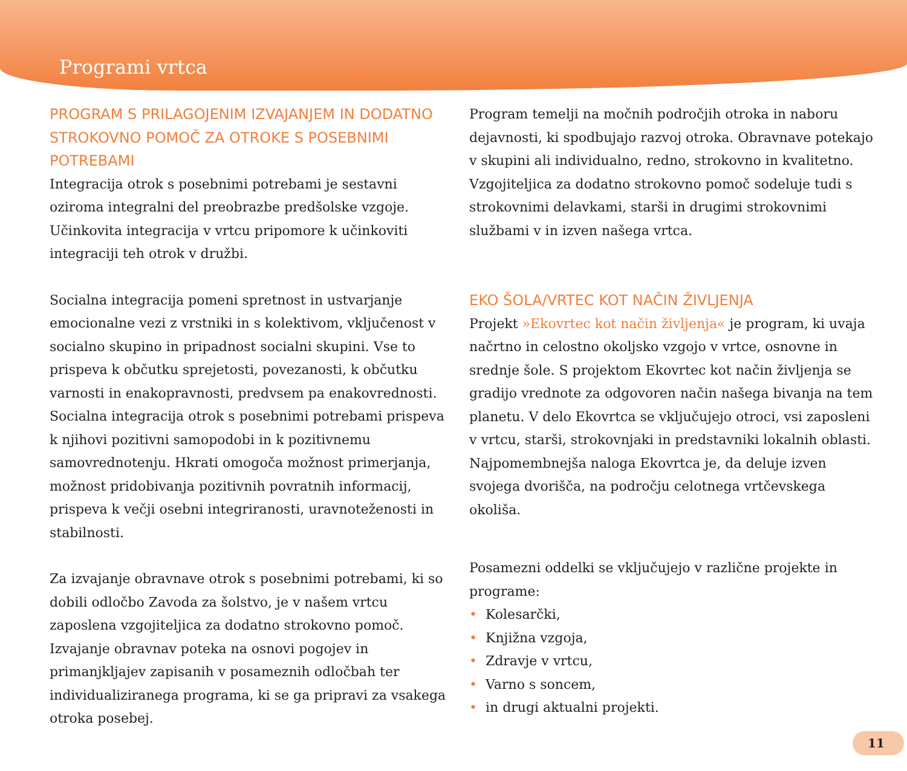Programi vrtca
PROGRAM S PRILAGOJENIM IZVAJANJEM IN DODATNO STROKOVNO POMOČ ZA OTROKE S POSEBNIMI POTREBAMI
Integracija otrok s posebnimi potrebami je sestavni oziroma integralni del preobrazbe predšolske vzgoje. Učinkovita integracija v vrtcu pripomore k učinkoviti integraciji teh otrok v družbi.
Socialna integracija pomeni spretnost in ustvarjanje emocionalne vezi z vrstniki in s kolektivom, vključenost v socialno skupino in pripadnost socialni skupini. Vse to prispeva k občutku sprejetosti, povezanosti, k občutku varnosti in enakopravnosti, predvsem pa enakovrednosti. Socialna integracija otrok s posebnimi potrebami prispeva k njihovi pozitivni samopodobi in k pozitivnemu samovrednotenju. Hkrati omogoča možnost primerjanja, možnost pridobivanja pozitivnih povratnih informacij, prispeva k večji osebni integriranosti, uravnoteženosti in stabilnosti.
Za izvajanje obravnave otrok s posebnimi potrebami, ki so dobili odločbo Zavoda za šolstvo, je v našem vrtcu zaposlena vzgojiteljica za dodatno strokovno pomoč. Izvajanje obravnav poteka na osnovi pogojev in primanjkljajev zapisanih v posameznih odločbah ter individualiziranega programa, ki se ga pripravi za vsakega otroka posebej.
Program temelji na močnih področjih otroka in naboru dejavnosti, ki spodbujajo razvoj otroka. Obravnave potekajo v skupini ali individualno, redno, strokovno in kvalitetno. Vzgojiteljica za dodatno strokovno pomoč sodeluje tudi s strokovnimi delavkami, starši in drugimi strokovnimi službami v in izven našega vrtca.
EKO ŠOLA/VRTEC KOT NAČIN ŽIVLJENJA
Projekt »Ekovrtec kot način življenja« je program, ki uvaja načrtno in celostno okoljsko vzgojo v vrtce, osnovne in srednje šole. S projektom Ekovrtec kot način življenja se gradijo vrednote za odgovoren način našega bivanja na tem planetu. V delo Ekovrtca se vključujejo otroci, vsi zaposleni v vrtcu, starši, strokovnjaki in predstavniki lokalnih oblasti. Najpomembnejša naloga Ekovrtca je, da deluje izven svojega dvorišča, na področju celotnega vrtčevskega okoliša.
Posamezni oddelki se vključujejo v različne projekte in programe:
Kolesarčki,
Knjižna vzgoja,
Zdravje v vrtcu,
Varno s soncem,
in drugi aktualni projekti.
11